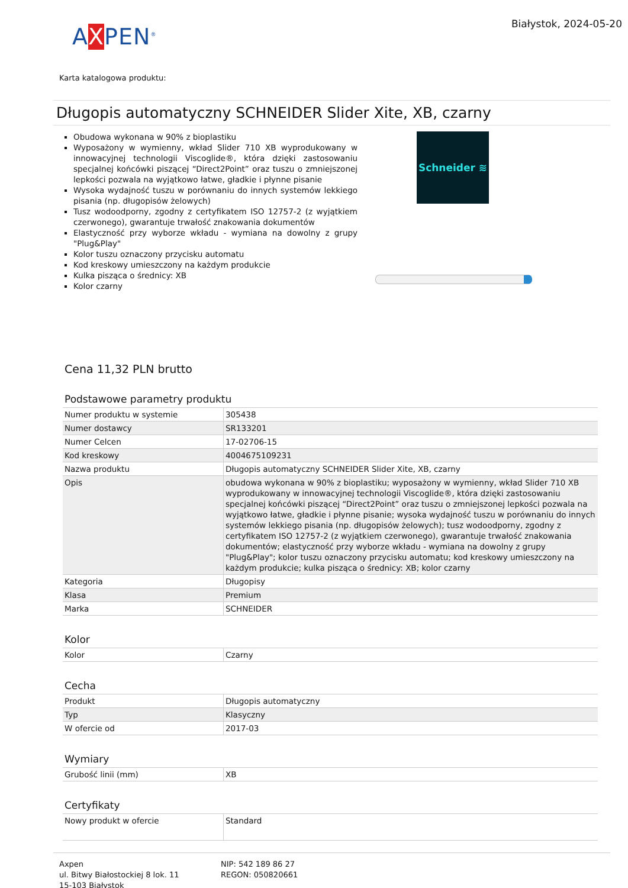AXPEN<sup>®</sup>
Białystok, 2024-05-20
Karta katalogowa produktu:
Długopis automatyczny SCHNEIDER Slider Xite, XB, czarny
Obudowa wykonana w 90% z bioplastiku
Wyposażony w wymienny, wkład Slider 710 XB wyprodukowany w innowacyjnej technologii Viscoglide®, która dzięki zastosowaniu specjalnej końcówki piszącej “Direct2Point” oraz tuszu o zmniejszonej lepkości pozwala na wyjątkowo łatwe, gładkie i płynne pisanie
Wysoka wydajność tuszu w porównaniu do innych systemów lekkiego pisania (np. długopisów żelowych)
Tusz wodoodporny, zgodny z certyfikatem ISO 12757-2 (z wyjątkiem czerwonego), gwarantuje trwałość znakowania dokumentów
Elastyczność przy wyborze wkładu - wymiana na dowolny z grupy "Plug&Play"
Kolor tuszu oznaczony przycisku automatu
Kod kreskowy umieszczony na każdym produkcie
Kulka pisząca o średnicy: XB
Kolor czarny
Schneider ≋
Cena 11,32 PLN brutto
Podstawowe parametry produktu
| Numer produktu w systemie | 305438 |
| Numer dostawcy | SR133201 |
| Numer Celcen | 17-02706-15 |
| Kod kreskowy | 4004675109231 |
| Nazwa produktu | Długopis automatyczny SCHNEIDER Slider Xite, XB, czarny |
| Opis | obudowa wykonana w 90% z bioplastiku; wyposażony w wymienny, wkład Slider 710 XB wyprodukowany w innowacyjnej technologii Viscoglide®, która dzięki zastosowaniu specjalnej końcówki piszącej “Direct2Point” oraz tuszu o zmniejszonej lepkości pozwala na wyjątkowo łatwe, gładkie i płynne pisanie; wysoka wydajność tuszu w porównaniu do innych systemów lekkiego pisania (np. długopisów żelowych); tusz wodoodporny, zgodny z certyfikatem ISO 12757-2 (z wyjątkiem czerwonego), gwarantuje trwałość znakowania dokumentów; elastyczność przy wyborze wkładu - wymiana na dowolny z grupy "Plug&Play"; kolor tuszu oznaczony przycisku automatu; kod kreskowy umieszczony na każdym produkcie; kulka pisząca o średnicy: XB; kolor czarny |
| Kategoria | Długopisy |
| Klasa | Premium |
| Marka | SCHNEIDER |
Kolor
| Kolor | Czarny |
Cecha
| Produkt | Długopis automatyczny |
| Typ | Klasyczny |
| W ofercie od | 2017-03 |
Wymiary
| Grubość linii (mm) | XB |
Certyfikaty
| Nowy produkt w ofercie | Standard |
Axpen
ul. Bitwy Białostockiej 8 lok. 11
15-103 Białystok
NIP: 542 189 86 27
REGON: 050820661